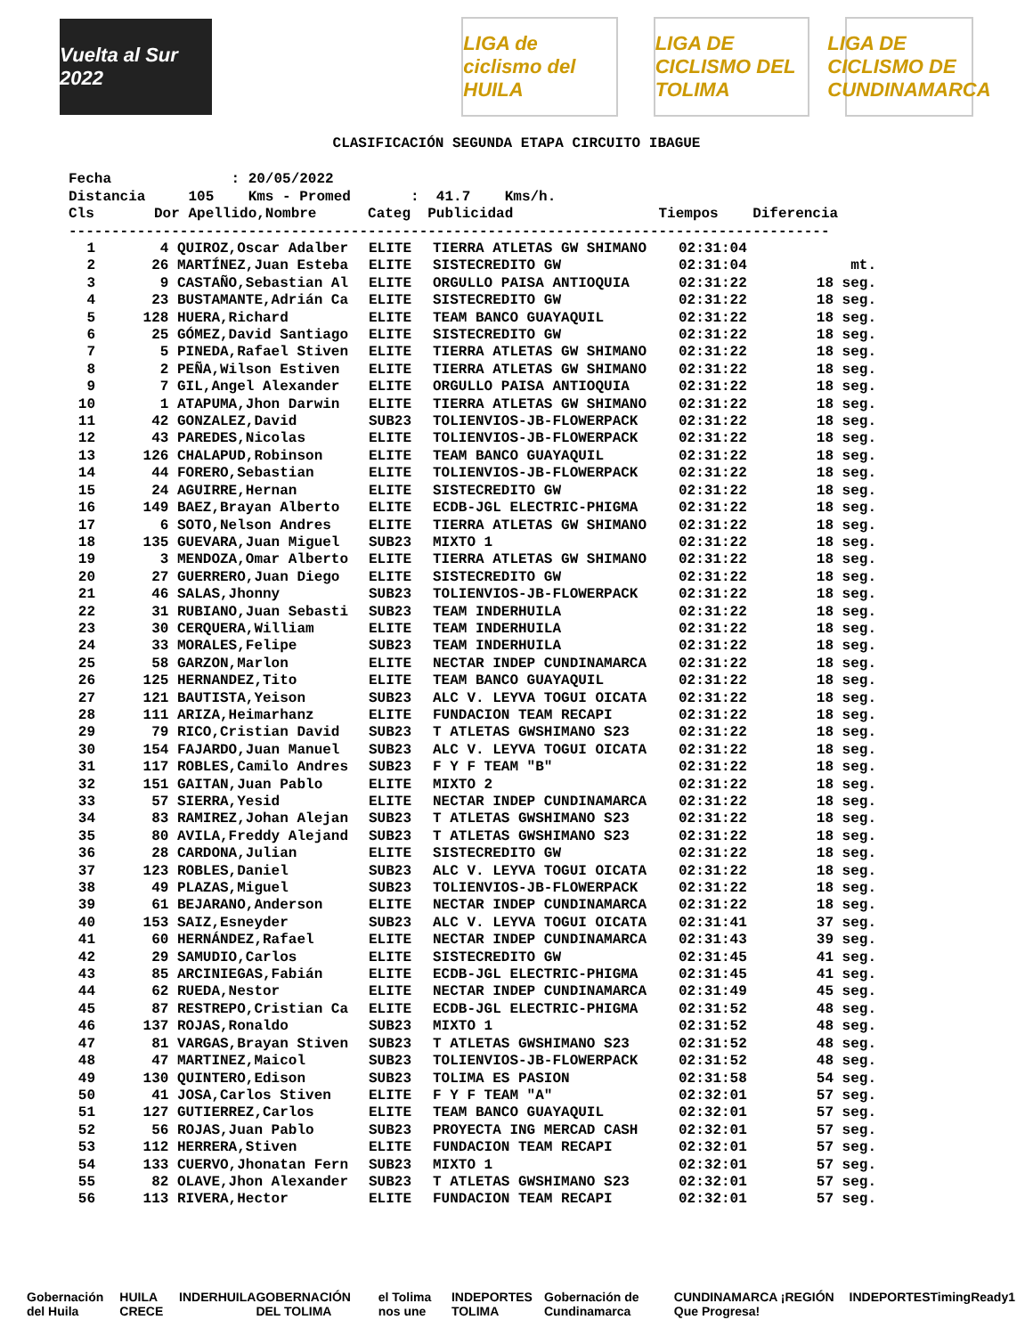Vuelta al Sur 2022
LIGA de ciclismo del HUILA
LIGA DE CICLISMO DEL TOLIMA
LIGA DE CICLISMO DE CUNDINAMARCA
CLASIFICACIÓN SEGUNDA ETAPA CIRCUITO IBAGUE
Fecha : 20/05/2022 Distancia 105 Kms - Promed : 41.7 Kms/h. Cls Dor Apellido,Nombre Categ Publicidad Tiempos Diferencia -----------------------------------------------------------------------------------------
| 1 | 4 | QUIROZ,Oscar Adalber | ELITE | TIERRA ATLETAS GW SHIMANO | 02:31:04 | |
| 2 | 26 | MARTÍNEZ,Juan Esteba | ELITE | SISTECREDITO GW | 02:31:04 | mt. |
| 3 | 9 | CASTAÑO,Sebastian Al | ELITE | ORGULLO PAISA ANTIOQUIA | 02:31:22 | 18 seg. |
| 4 | 23 | BUSTAMANTE,Adrián Ca | ELITE | SISTECREDITO GW | 02:31:22 | 18 seg. |
| 5 | 128 | HUERA,Richard | ELITE | TEAM BANCO GUAYAQUIL | 02:31:22 | 18 seg. |
| 6 | 25 | GÓMEZ,David Santiago | ELITE | SISTECREDITO GW | 02:31:22 | 18 seg. |
| 7 | 5 | PINEDA,Rafael Stiven | ELITE | TIERRA ATLETAS GW SHIMANO | 02:31:22 | 18 seg. |
| 8 | 2 | PEÑA,Wilson Estiven | ELITE | TIERRA ATLETAS GW SHIMANO | 02:31:22 | 18 seg. |
| 9 | 7 | GIL,Angel Alexander | ELITE | ORGULLO PAISA ANTIOQUIA | 02:31:22 | 18 seg. |
| 10 | 1 | ATAPUMA,Jhon Darwin | ELITE | TIERRA ATLETAS GW SHIMANO | 02:31:22 | 18 seg. |
| 11 | 42 | GONZALEZ,David | SUB23 | TOLIENVIOS-JB-FLOWERPACK | 02:31:22 | 18 seg. |
| 12 | 43 | PAREDES,Nicolas | ELITE | TOLIENVIOS-JB-FLOWERPACK | 02:31:22 | 18 seg. |
| 13 | 126 | CHALAPUD,Robinson | ELITE | TEAM BANCO GUAYAQUIL | 02:31:22 | 18 seg. |
| 14 | 44 | FORERO,Sebastian | ELITE | TOLIENVIOS-JB-FLOWERPACK | 02:31:22 | 18 seg. |
| 15 | 24 | AGUIRRE,Hernan | ELITE | SISTECREDITO GW | 02:31:22 | 18 seg. |
| 16 | 149 | BAEZ,Brayan Alberto | ELITE | ECDB-JGL ELECTRIC-PHIGMA | 02:31:22 | 18 seg. |
| 17 | 6 | SOTO,Nelson Andres | ELITE | TIERRA ATLETAS GW SHIMANO | 02:31:22 | 18 seg. |
| 18 | 135 | GUEVARA,Juan Miguel | SUB23 | MIXTO 1 | 02:31:22 | 18 seg. |
| 19 | 3 | MENDOZA,Omar Alberto | ELITE | TIERRA ATLETAS GW SHIMANO | 02:31:22 | 18 seg. |
| 20 | 27 | GUERRERO,Juan Diego | ELITE | SISTECREDITO GW | 02:31:22 | 18 seg. |
| 21 | 46 | SALAS,Jhonny | SUB23 | TOLIENVIOS-JB-FLOWERPACK | 02:31:22 | 18 seg. |
| 22 | 31 | RUBIANO,Juan Sebasti | SUB23 | TEAM INDERHUILA | 02:31:22 | 18 seg. |
| 23 | 30 | CERQUERA,William | ELITE | TEAM INDERHUILA | 02:31:22 | 18 seg. |
| 24 | 33 | MORALES,Felipe | SUB23 | TEAM INDERHUILA | 02:31:22 | 18 seg. |
| 25 | 58 | GARZON,Marlon | ELITE | NECTAR INDEP CUNDINAMARCA | 02:31:22 | 18 seg. |
| 26 | 125 | HERNANDEZ,Tito | ELITE | TEAM BANCO GUAYAQUIL | 02:31:22 | 18 seg. |
| 27 | 121 | BAUTISTA,Yeison | SUB23 | ALC V. LEYVA TOGUI OICATA | 02:31:22 | 18 seg. |
| 28 | 111 | ARIZA,Heimarhanz | ELITE | FUNDACION TEAM RECAPI | 02:31:22 | 18 seg. |
| 29 | 79 | RICO,Cristian David | SUB23 | T ATLETAS GWSHIMANO S23 | 02:31:22 | 18 seg. |
| 30 | 154 | FAJARDO,Juan Manuel | SUB23 | ALC V. LEYVA TOGUI OICATA | 02:31:22 | 18 seg. |
| 31 | 117 | ROBLES,Camilo Andres | SUB23 | F Y F TEAM "B" | 02:31:22 | 18 seg. |
| 32 | 151 | GAITAN,Juan Pablo | ELITE | MIXTO 2 | 02:31:22 | 18 seg. |
| 33 | 57 | SIERRA,Yesid | ELITE | NECTAR INDEP CUNDINAMARCA | 02:31:22 | 18 seg. |
| 34 | 83 | RAMIREZ,Johan Alejan | SUB23 | T ATLETAS GWSHIMANO S23 | 02:31:22 | 18 seg. |
| 35 | 80 | AVILA,Freddy Alejand | SUB23 | T ATLETAS GWSHIMANO S23 | 02:31:22 | 18 seg. |
| 36 | 28 | CARDONA,Julian | ELITE | SISTECREDITO GW | 02:31:22 | 18 seg. |
| 37 | 123 | ROBLES,Daniel | SUB23 | ALC V. LEYVA TOGUI OICATA | 02:31:22 | 18 seg. |
| 38 | 49 | PLAZAS,Miguel | SUB23 | TOLIENVIOS-JB-FLOWERPACK | 02:31:22 | 18 seg. |
| 39 | 61 | BEJARANO,Anderson | ELITE | NECTAR INDEP CUNDINAMARCA | 02:31:22 | 18 seg. |
| 40 | 153 | SAIZ,Esneyder | SUB23 | ALC V. LEYVA TOGUI OICATA | 02:31:41 | 37 seg. |
| 41 | 60 | HERNÁNDEZ,Rafael | ELITE | NECTAR INDEP CUNDINAMARCA | 02:31:43 | 39 seg. |
| 42 | 29 | SAMUDIO,Carlos | ELITE | SISTECREDITO GW | 02:31:45 | 41 seg. |
| 43 | 85 | ARCINIEGAS,Fabián | ELITE | ECDB-JGL ELECTRIC-PHIGMA | 02:31:45 | 41 seg. |
| 44 | 62 | RUEDA,Nestor | ELITE | NECTAR INDEP CUNDINAMARCA | 02:31:49 | 45 seg. |
| 45 | 87 | RESTREPO,Cristian Ca | ELITE | ECDB-JGL ELECTRIC-PHIGMA | 02:31:52 | 48 seg. |
| 46 | 137 | ROJAS,Ronaldo | SUB23 | MIXTO 1 | 02:31:52 | 48 seg. |
| 47 | 81 | VARGAS,Brayan Stiven | SUB23 | T ATLETAS GWSHIMANO S23 | 02:31:52 | 48 seg. |
| 48 | 47 | MARTINEZ,Maicol | SUB23 | TOLIENVIOS-JB-FLOWERPACK | 02:31:52 | 48 seg. |
| 49 | 130 | QUINTERO,Edison | SUB23 | TOLIMA ES PASION | 02:31:58 | 54 seg. |
| 50 | 41 | JOSA,Carlos Stiven | ELITE | F Y F TEAM "A" | 02:32:01 | 57 seg. |
| 51 | 127 | GUTIERREZ,Carlos | ELITE | TEAM BANCO GUAYAQUIL | 02:32:01 | 57 seg. |
| 52 | 56 | ROJAS,Juan Pablo | SUB23 | PROYECTA ING MERCAD CASH | 02:32:01 | 57 seg. |
| 53 | 112 | HERRERA,Stiven | ELITE | FUNDACION TEAM RECAPI | 02:32:01 | 57 seg. |
| 54 | 133 | CUERVO,Jhonatan Fern | SUB23 | MIXTO 1 | 02:32:01 | 57 seg. |
| 55 | 82 | OLAVE,Jhon Alexander | SUB23 | T ATLETAS GWSHIMANO S23 | 02:32:01 | 57 seg. |
| 56 | 113 | RIVERA,Hector | ELITE | FUNDACION TEAM RECAPI | 02:32:01 | 57 seg. |
Gobernación del Huila HUILA CRECE INDERHUILA GOBERNACIÓN DEL TOLIMA el Tolima nos une INDEPORTES TOLIMA Gobernación de Cundinamarca CUNDINAMARCA ¡REGIÓN Que Progresa! INDEPORTES TimingReady 1